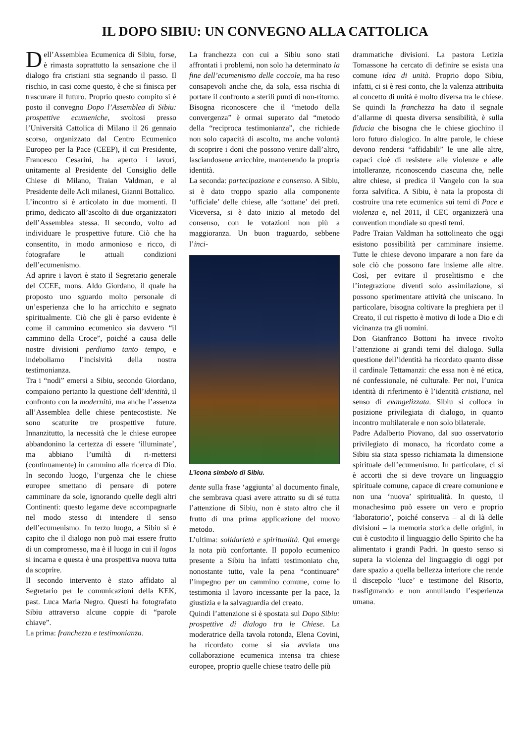IL DOPO SIBIU: UN CONVEGNO ALLA CATTOLICA
Dell’Assemblea Ecumenica di Sibiu, forse, è rimasta soprattutto la sensazione che il dialogo fra cristiani stia segnando il passo. Il rischio, in casi come questo, è che si finisca per trascurare il futuro. Proprio questo compito si è posto il convegno Dopo l’Assemblea di Sibiu: prospettive ecumeniche, svoltosi presso l’Università Cattolica di Milano il 26 gennaio scorso, organizzato dal Centro Ecumenico Europeo per la Pace (CEEP), il cui Presidente, Francesco Cesarini, ha aperto i lavori, unitamente al Presidente del Consiglio delle Chiese di Milano, Traian Valdman, e al Presidente delle Acli milanesi, Gianni Bottalico.
L’incontro si è articolato in due momenti. Il primo, dedicato all’ascolto di due organizzatori dell’Assemblea stessa. Il secondo, volto ad individuare le prospettive future. Ciò che ha consentito, in modo armonioso e ricco, di fotografare le attuali condizioni dell’ecumenismo.
Ad aprire i lavori è stato il Segretario generale del CCEE, mons. Aldo Giordano, il quale ha proposto uno sguardo molto personale di un’esperienza che lo ha arricchito e segnato spiritualmente. Ciò che gli è parso evidente è come il cammino ecumenico sia davvero “il cammino della Croce”, poiché a causa delle nostre divisioni perdiamo tanto tempo, e indeboliamo l’incisività della nostra testimonianza.
Tra i “nodi” emersi a Sibiu, secondo Giordano, compaiono pertanto la questione dell’identità, il confronto con la modernità, ma anche l’assenza all’Assemblea delle chiese pentecostiste. Ne sono scaturite tre prospettive future. Innanzitutto, la necessità che le chiese europee abbandonino la certezza di essere ‘illuminate’, ma abbiano l’umiltà di ri-mettersi (continuamente) in cammino alla ricerca di Dio. In secondo luogo, l’urgenza che le chiese europee smettano di pensare di potere camminare da sole, ignorando quelle degli altri Continenti: questo legame deve accompagnarle nel modo stesso di intendere il senso dell’ecumenismo. In terzo luogo, a Sibiu si è capito che il dialogo non può mai essere frutto di un compromesso, ma è il luogo in cui il logos si incarna e questa è una prospettiva nuova tutta da scoprire.
Il secondo intervento è stato affidato al Segretario per le comunicazioni della KEK, past. Luca Maria Negro. Questi ha fotografato Sibiu attraverso alcune coppie di “parole chiave”.
La prima: franchezza e testimonianza.
La franchezza con cui a Sibiu sono stati affrontati i problemi, non solo ha determinato la fine dell’ecumenismo delle coccole, ma ha reso consapevoli anche che, da sola, essa rischia di portare il confronto a sterili punti di non-ritorno. Bisogna riconoscere che il “metodo della convergenza” è ormai superato dal “metodo della “reciproca testimonianza”, che richiede non solo capacità di ascolto, ma anche volontà di scoprire i doni che possono venire dall’altro, lasciandosene arricchire, mantenendo la propria identità.
La seconda: partecipazione e consenso. A Sibiu, si è dato troppo spazio alla componente ‘ufficiale’ delle chiese, alle ‘sottane’ dei preti. Viceversa, si è dato inizio al metodo del consenso, con le votazioni non più a maggioranza. Un buon traguardo, sebbene l’inci-
L’icona simbolo di Sibiu.
dente sulla frase ‘aggiunta’ al documento finale, che sembrava quasi avere attratto su di sé tutta l’attenzione di Sibiu, non è stato altro che il frutto di una prima applicazione del nuovo metodo.
L’ultima: solidarietà e spiritualità. Qui emerge la nota più confortante. Il popolo ecumenico presente a Sibiu ha infatti testimoniato che, nonostante tutto, vale la pena “continuare” l’impegno per un cammino comune, come lo testimonia il lavoro incessante per la pace, la giustizia e la salvaguardia del creato.
Quindi l’attenzione si è spostata sul Dopo Sibiu: prospettive di dialogo tra le Chiese. La moderatrice della tavola rotonda, Elena Covini, ha ricordato come si sia avviata una collaborazione ecumenica intensa tra chiese europee, proprio quelle chiese teatro delle più
drammatiche divisioni. La pastora Letizia Tomassone ha cercato di definire se esista una comune idea di unità. Proprio dopo Sibiu, infatti, ci si è resi conto, che la valenza attribuita al concetto di unità è molto diversa tra le chiese. Se quindi la franchezza ha dato il segnale d’allarme di questa diversa sensibilità, è sulla fiducia che bisogna che le chiese giochino il loro futuro dialogico. In altre parole, le chiese devono rendersi “affidabili” le une alle altre, capaci cioè di resistere alle violenze e alle intolleranze, riconoscendo ciascuna che, nelle altre chiese, si predica il Vangelo con la sua forza salvifica. A Sibiu, è nata la proposta di costruire una rete ecumenica sui temi di Pace e violenza e, nel 2011, il CEC organizzerà una convention mondiale su questi temi.
Padre Traian Valdman ha sottolineato che oggi esistono possibilità per camminare insieme. Tutte le chiese devono imparare a non fare da sole ciò che possono fare insieme alle altre. Così, per evitare il proselitismo e che l’integrazione diventi solo assimilazione, si possono sperimentare attività che uniscano. In particolare, bisogna coltivare la preghiera per il Creato, il cui rispetto è motivo di lode a Dio e di vicinanza tra gli uomini.
Don Gianfranco Bottoni ha invece rivolto l’attenzione ai grandi temi del dialogo. Sulla questione dell’identità ha ricordato quanto disse il cardinale Tettamanzi: che essa non è né etica, né confessionale, né culturale. Per noi, l’unica identità di riferimento è l’identità cristiana, nel senso di evangelizzata. Sibiu si colloca in posizione privilegiata di dialogo, in quanto incontro multilaterale e non solo bilaterale.
Padre Adalberto Piovano, dal suo osservatorio privilegiato di monaco, ha ricordato come a Sibiu sia stata spesso richiamata la dimensione spirituale dell’ecumenismo. In particolare, ci si è accorti che si deve trovare un linguaggio spirituale comune, capace di creare comunione e non una ‘nuova’ spiritualità. In questo, il monachesimo può essere un vero e proprio ‘laboratorio’, poiché conserva – al di là delle divisioni – la memoria storica delle origini, in cui è custodito il linguaggio dello Spirito che ha alimentato i grandi Padri. In questo senso si supera la violenza del linguaggio di oggi per dare spazio a quella bellezza interiore che rende il discepolo ‘luce’ e testimone del Risorto, trasfigurando e non annullando l’esperienza umana.